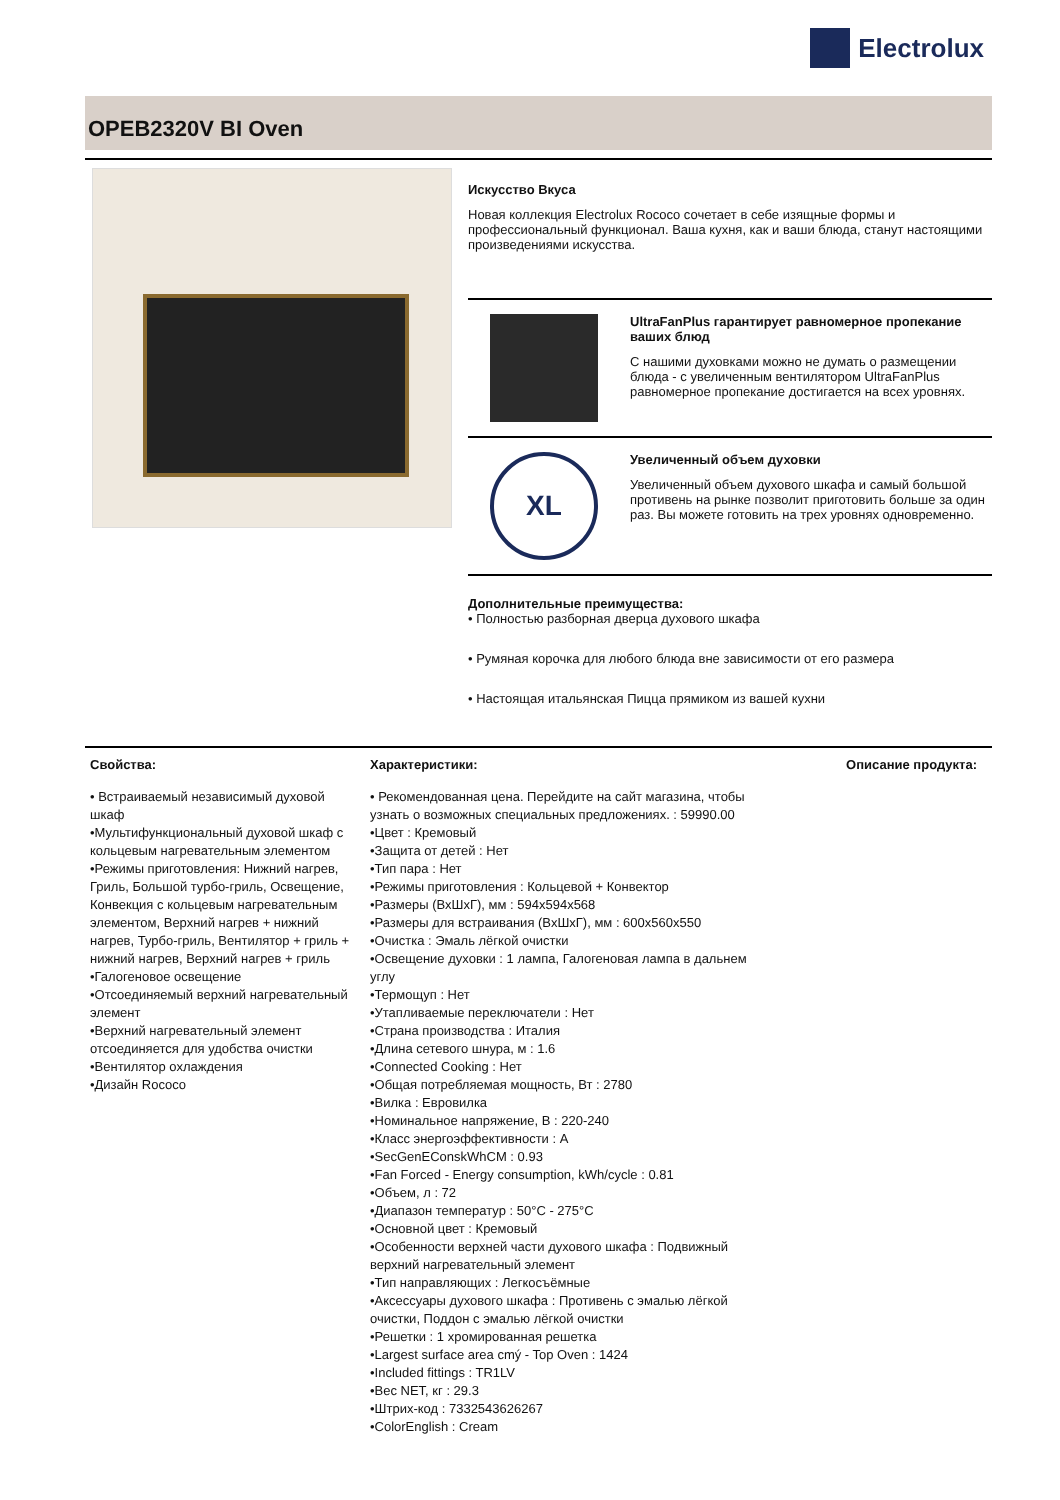Electrolux
OPEB2320V BI Oven
Искусство Вкуса
Новая коллекция Electrolux Rococo сочетает в себе изящные формы и профессиональный функционал. Ваша кухня, как и ваши блюда, станут настоящими произведениями искусства.
UltraFanPlus гарантирует равномерное пропекание ваших блюд
С нашими духовками можно не думать о размещении блюда - с увеличенным вентилятором UltraFanPlus равномерное пропекание достигается на всех уровнях.
XL
Увеличенный объем духовки
Увеличенный объем духового шкафа и самый большой противень на рынке позволит приготовить больше за один раз. Вы можете готовить на трех уровнях одновременно.
Дополнительные преимущества:
• Полностью разборная дверца духового шкафа
• Румяная корочка для любого блюда вне зависимости от его размера
• Настоящая итальянская Пицца прямиком из вашей кухни
Свойства:
• Встраиваемый независимый духовой шкаф
•Мультифункциональный духовой шкаф с кольцевым нагревательным элементом
•Режимы приготовления: Нижний нагрев, Гриль, Большой турбо-гриль, Освещение, Конвекция с кольцевым нагревательным элементом, Верхний нагрев + нижний нагрев, Турбо-гриль, Вентилятор + гриль + нижний нагрев, Верхний нагрев + гриль
•Галогеновое освещение
•Отсоединяемый верхний нагревательный элемент
•Верхний нагревательный элемент отсоединяется для удобства очистки
•Вентилятор охлаждения
•Дизайн Rococo
Характеристики:
• Рекомендованная цена. Перейдите на сайт магазина, чтобы узнать о возможных специальных предложениях. : 59990.00
•Цвет : Кремовый
•Защита от детей : Нет
•Тип пара : Нет
•Режимы приготовления : Кольцевой + Конвектор
•Размеры (ВхШхГ), мм : 594x594x568
•Размеры для встраивания (ВхШхГ), мм : 600x560x550
•Очистка : Эмаль лёгкой очистки
•Освещение духовки : 1 лампа, Галогеновая лампа в дальнем углу
•Термощуп : Нет
•Утапливаемые переключатели : Нет
•Страна производства : Италия
•Длина сетевого шнура, м : 1.6
•Connected Cooking : Нет
•Общая потребляемая мощность, Вт : 2780
•Вилка : Евровилка
•Номинальное напряжение, В : 220-240
•Класс энергоэффективности : A
•SecGenEConskWhCM : 0.93
•Fan Forced - Energy consumption, kWh/cycle : 0.81
•Объем, л : 72
•Диапазон температур : 50°C - 275°C
•Основной цвет : Кремовый
•Особенности верхней части духового шкафа : Подвижный верхний нагревательный элемент
•Тип направляющих : Легкосъёмные
•Аксессуары духового шкафа : Противень с эмалью лёгкой очистки, Поддон с эмалью лёгкой очистки
•Решетки : 1 хромированная решетка
•Largest surface area cmý - Top Oven : 1424
•Included fittings : TR1LV
•Вес NET, кг : 29.3
•Штрих-код : 7332543626267
•ColorEnglish : Cream
Описание продукта: